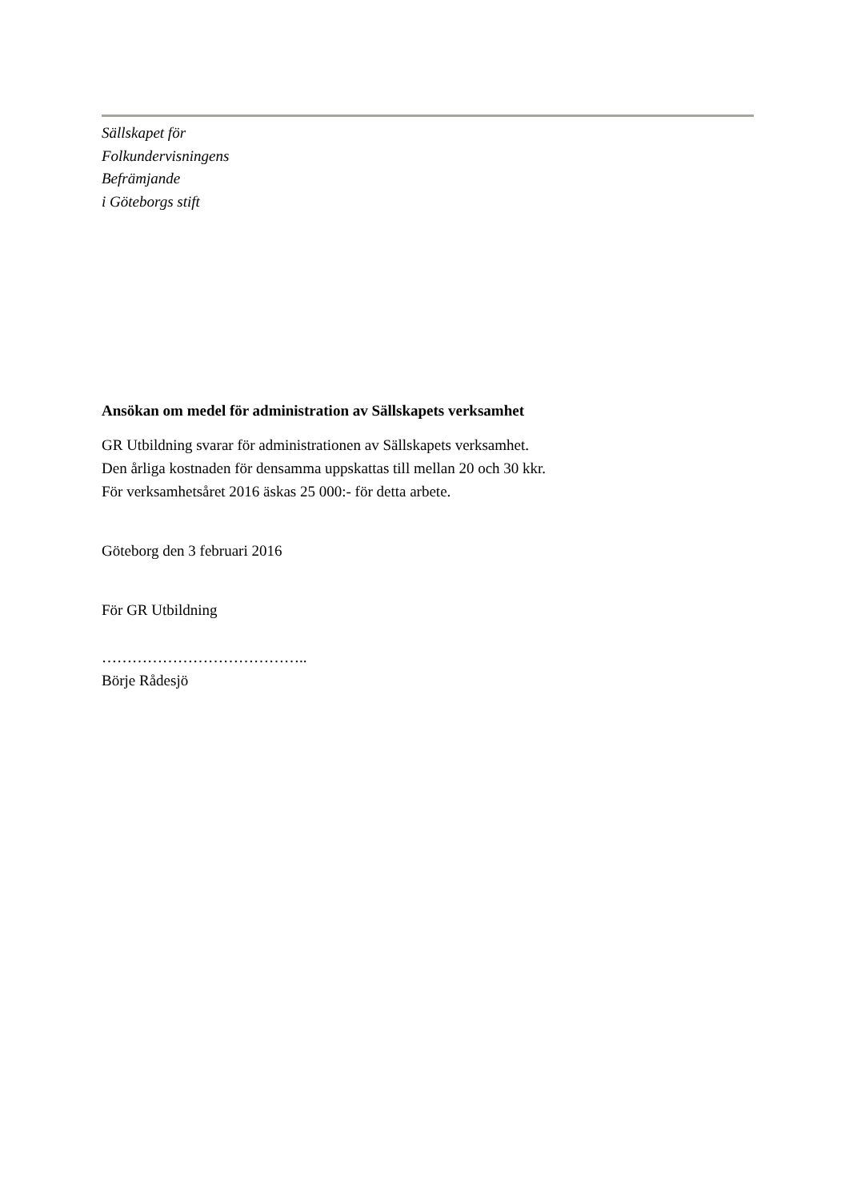Sällskapet för
Folkundervisningens
Befrämjande
i Göteborgs stift
Ansökan om medel för administration av Sällskapets verksamhet
GR Utbildning svarar för administrationen av Sällskapets verksamhet.
Den årliga kostnaden för densamma uppskattas till mellan 20 och 30 kkr.
För verksamhetsåret 2016 äskas 25 000:- för detta arbete.
Göteborg den 3 februari 2016
För GR Utbildning
…………………………………..
Börje Rådesjö